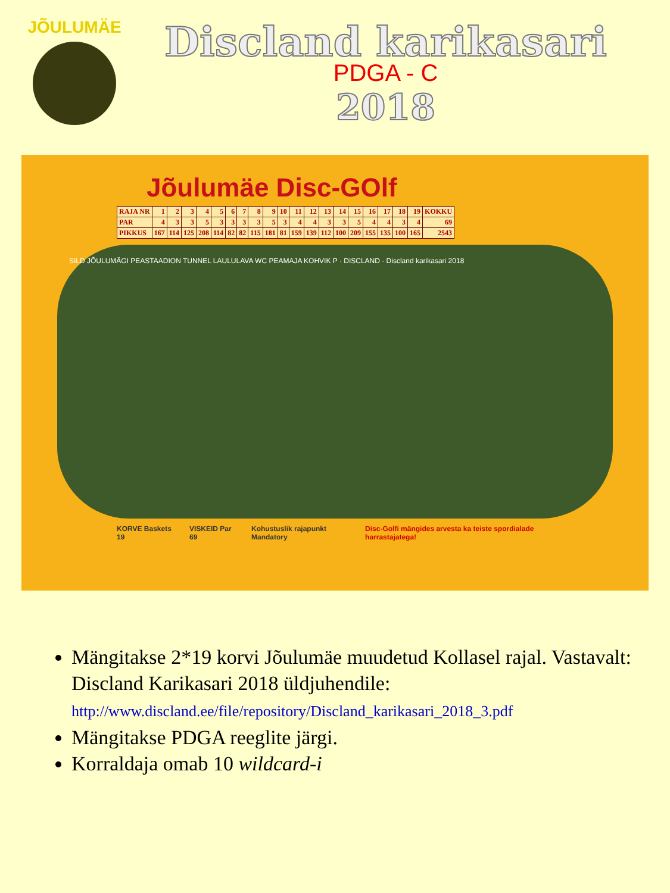JÕULUMÄE
Discland karikasari
PDGA - C
2018
Jõulumäe Disc-GOlf
| RAJA NR | 1 | 2 | 3 | 4 | 5 | 6 | 7 | 8 | 9 | 10 | 11 | 12 | 13 | 14 | 15 | 16 | 17 | 18 | 19 | KOKKU |
| PAR | 4 | 3 | 3 | 5 | 3 | 3 | 3 | 3 | 5 | 3 | 4 | 4 | 3 | 3 | 5 | 4 | 4 | 3 | 4 | 69 |
| PIKKUS | 167 | 114 | 125 | 208 | 114 | 82 | 82 | 115 | 181 | 81 | 159 | 139 | 112 | 100 | 209 | 155 | 135 | 100 | 165 | 2543 |
SILD JÕULUMÄGI PEASTAADION TUNNEL LAULULAVA WC PEAMAJA KOHVIK P · DISCLAND · Discland karikasari 2018
KORVE Baskets 19 VISKEID Par 69 Kohustuslik rajapunkt Mandatory Disc-Golfi mängides arvesta ka teiste spordialade harrastajatega!
Mängitakse 2*19 korvi Jõulumäe muudetud Kollasel rajal. Vastavalt: Discland Karikasari 2018 üldjuhendile:
http://www.discland.ee/file/repository/Discland_karikasari_2018_3.pdf
Mängitakse PDGA reeglite järgi.
Korraldaja omab 10 wildcard-i